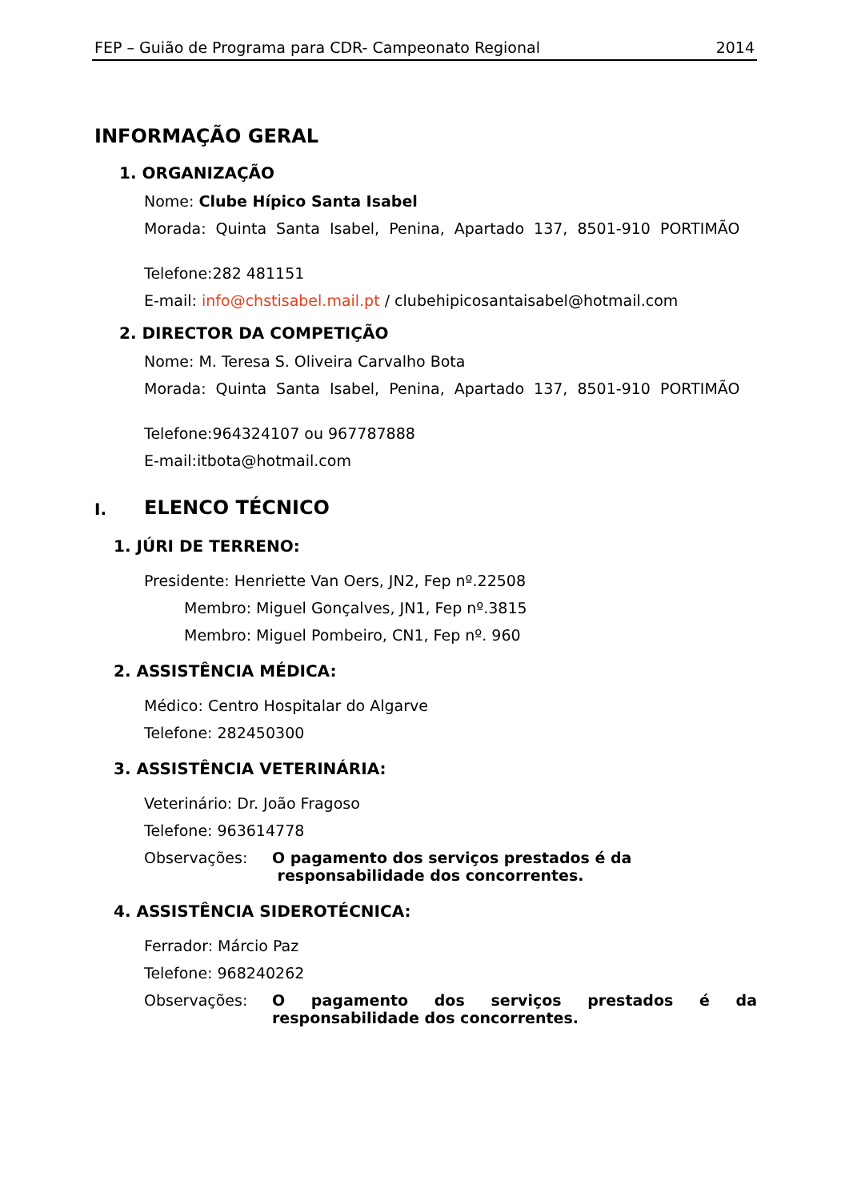FEP – Guião de Programa para CDR- Campeonato Regional 2014
INFORMAÇÃO GERAL
1. ORGANIZAÇÃO
Nome: Clube Hípico Santa Isabel
Morada: Quinta Santa Isabel, Penina, Apartado 137, 8501-910 PORTIMÃO
Telefone:282 481151
E-mail: info@chstisabel.mail.pt / clubehipicosantaisabel@hotmail.com
2. DIRECTOR DA COMPETIÇÃO
Nome: M. Teresa S. Oliveira Carvalho Bota
Morada: Quinta Santa Isabel, Penina, Apartado 137, 8501-910 PORTIMÃO
Telefone:964324107 ou 967787888
E-mail:itbota@hotmail.com
I. ELENCO TÉCNICO
1. JÚRI DE TERRENO:
Presidente: Henriette Van Oers, JN2, Fep nº.22508
Membro: Miguel Gonçalves, JN1, Fep nº.3815
Membro: Miguel Pombeiro, CN1, Fep nº. 960
2. ASSISTÊNCIA MÉDICA:
Médico: Centro Hospitalar do Algarve
Telefone: 282450300
3. ASSISTÊNCIA VETERINÁRIA:
Veterinário: Dr. João Fragoso
Telefone: 963614778
Observações: O pagamento dos serviços prestados é da
responsabilidade dos concorrentes.
4. ASSISTÊNCIA SIDEROTÉCNICA:
Ferrador: Márcio Paz
Telefone: 968240262
Observações: O pagamento dos serviços prestados é da responsabilidade dos concorrentes.